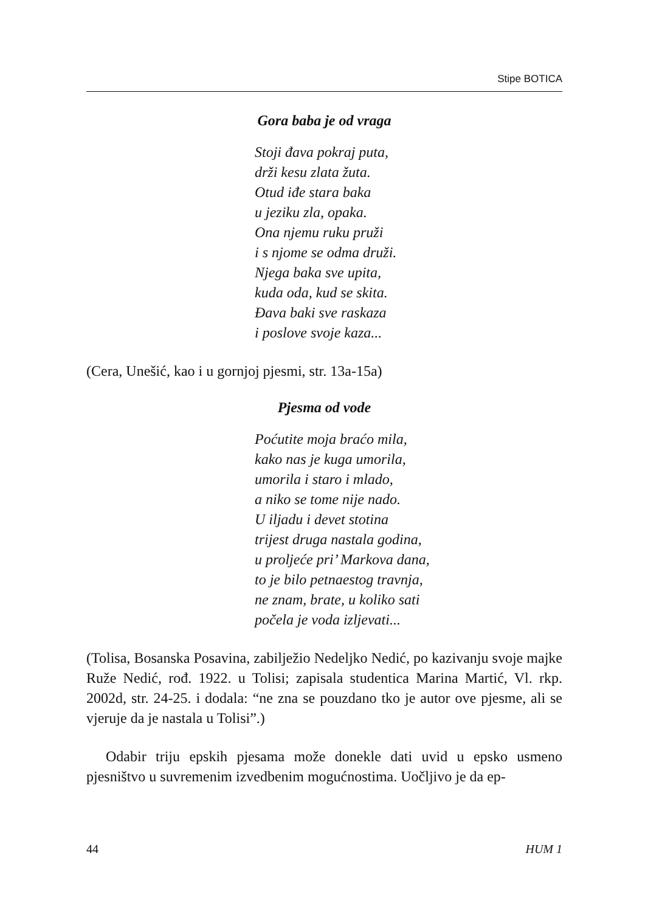Stipe BOTICA
Gora baba je od vraga
Stoji đava pokraj puta,
drži kesu zlata žuta.
Otud iđe stara baka
u jeziku zla, opaka.
Ona njemu ruku pruži
i s njome se odma druži.
Njega baka sve upita,
kuda oda, kud se skita.
Đava baki sve raskaza
i poslove svoje kaza...
(Cera, Unešić, kao i u gornjoj pjesmi, str. 13a-15a)
Pjesma od vode
Poćutite moja braćo mila,
kako nas je kuga umorila,
umorila i staro i mlado,
a niko se tome nije nado.
U iljadu i devet stotina
trijest druga nastala godina,
u proljeće pri’ Markova dana,
to je bilo petnaestog travnja,
ne znam, brate, u koliko sati
počela je voda izljevati...
(Tolisa, Bosanska Posavina, zabilježio Nedeljko Nedić, po kazivanju svoje majke Ruže Nedić, rođ. 1922. u Tolisi; zapisala studentica Marina Martić, Vl. rkp. 2002d, str. 24-25. i dodala: “ne zna se pouzdano tko je autor ove pjesme, ali se vjeruje da je nastala u Tolisi”.)
Odabir triju epskih pjesama može donekle dati uvid u epsko usmeno pjesništvo u suvremenim izvedbenim mogućnostima. Uočljivo je da ep-
44 HUM 1